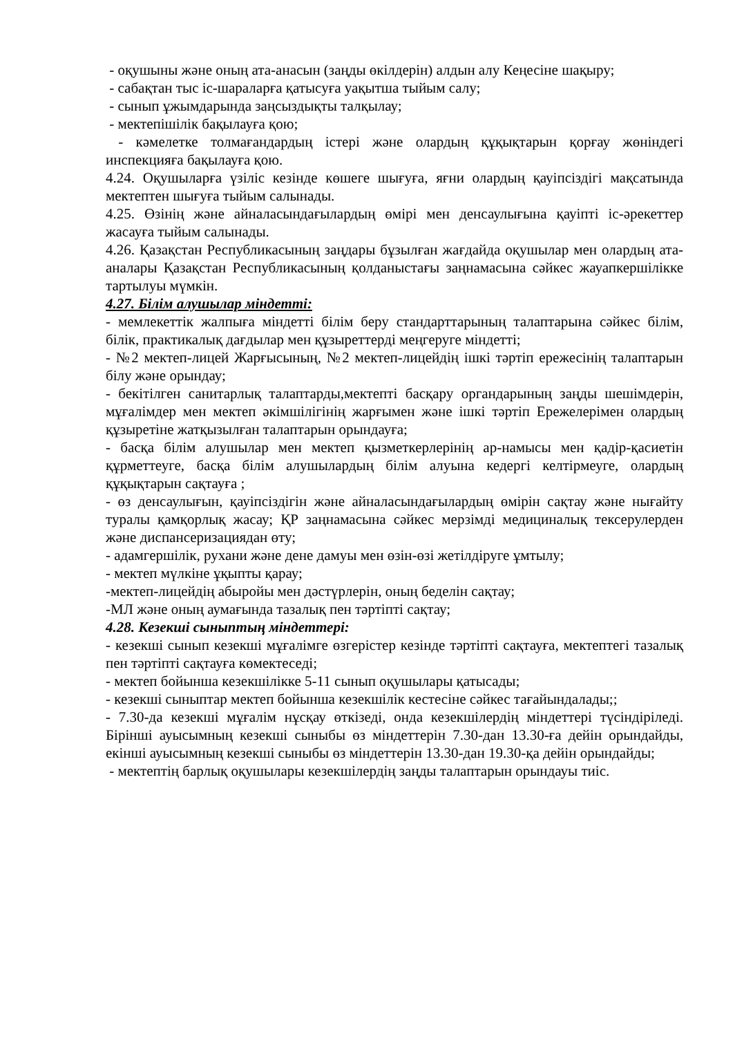- оқушыны және оның ата-анасын (заңды өкілдерін) алдын алу Кеңесіне шақыру;
- сабақтан тыс іс-шараларға қатысуға уақытша тыйым салу;
- сынып ұжымдарында заңсыздықты талқылау;
- мектепішілік бақылауға қою;
- кәмелетке толмағандардың істері және олардың құқықтарын қорғау жөніндегі инспекцияға бақылауға қою.
4.24. Оқушыларға үзіліс кезінде көшеге шығуға, яғни олардың қауіпсіздігі мақсатында мектептен шығуға тыйым салынады.
4.25. Өзінің және айналасындағылардың өмірі мен денсаулығына қауіпті іс-әрекеттер жасауға тыйым салынады.
4.26. Қазақстан Республикасының заңдары бұзылған жағдайда оқушылар мен олардың ата-аналары Қазақстан Республикасының қолданыстағы заңнамасына сәйкес жауапкершілікке тартылуы мүмкін.
4.27. Білім алушылар міндетті:
- мемлекеттік жалпыға міндетті білім беру стандарттарының талаптарына сәйкес білім, білік, практикалық дағдылар мен құзыреттерді меңгеруге міндетті;
- №2 мектеп-лицей Жарғысының, №2 мектеп-лицейдің ішкі тәртіп ережесінің талаптарын білу және орындау;
- бекітілген санитарлық талаптарды,мектепті басқару органдарының заңды шешімдерін, мұғалімдер мен мектеп әкімшілігінің жарғымен және ішкі тәртіп Ережелерімен олардың құзыретіне жатқызылған талаптарын орындауға;
- басқа білім алушылар мен мектеп қызметкерлерінің ар-намысы мен қадір-қасиетін құрметтеуге, басқа білім алушылардың білім алуына кедергі келтірмеуге, олардың құқықтарын сақтауға ;
- өз денсаулығын, қауіпсіздігін және айналасындағылардың өмірін сақтау және нығайту туралы қамқорлық жасау; ҚР заңнамасына сәйкес мерзімді медициналық тексерулерден және диспансеризациядан өту;
- адамгершілік, рухани және дене дамуы мен өзін-өзі жетілдіруге ұмтылу;
- мектеп мүлкіне ұқыпты қарау;
-мектеп-лицейдің абыройы мен дәстүрлерін, оның беделін сақтау;
-МЛ және оның аумағында тазалық пен тәртіпті сақтау;
4.28. Кезекші сыныптың міндеттері:
- кезекші сынып кезекші мұғалімге өзгерістер кезінде тәртіпті сақтауға, мектептегі тазалық пен тәртіпті сақтауға көмектеседі;
- мектеп бойынша кезекшілікке 5-11 сынып оқушылары қатысады;
- кезекші сыныптар мектеп бойынша кезекшілік кестесіне сәйкес тағайындалады;;
- 7.30-да кезекші мұғалім нұсқау өткізеді, онда кезекшілердің міндеттері түсіндіріледі. Бірінші ауысымның кезекші сыныбы өз міндеттерін 7.30-дан 13.30-ға дейін орындайды, екінші ауысымның кезекші сыныбы өз міндеттерін 13.30-дан 19.30-қа дейін орындайды;
- мектептің барлық оқушылары кезекшілердің заңды талаптарын орындауы тиіс.